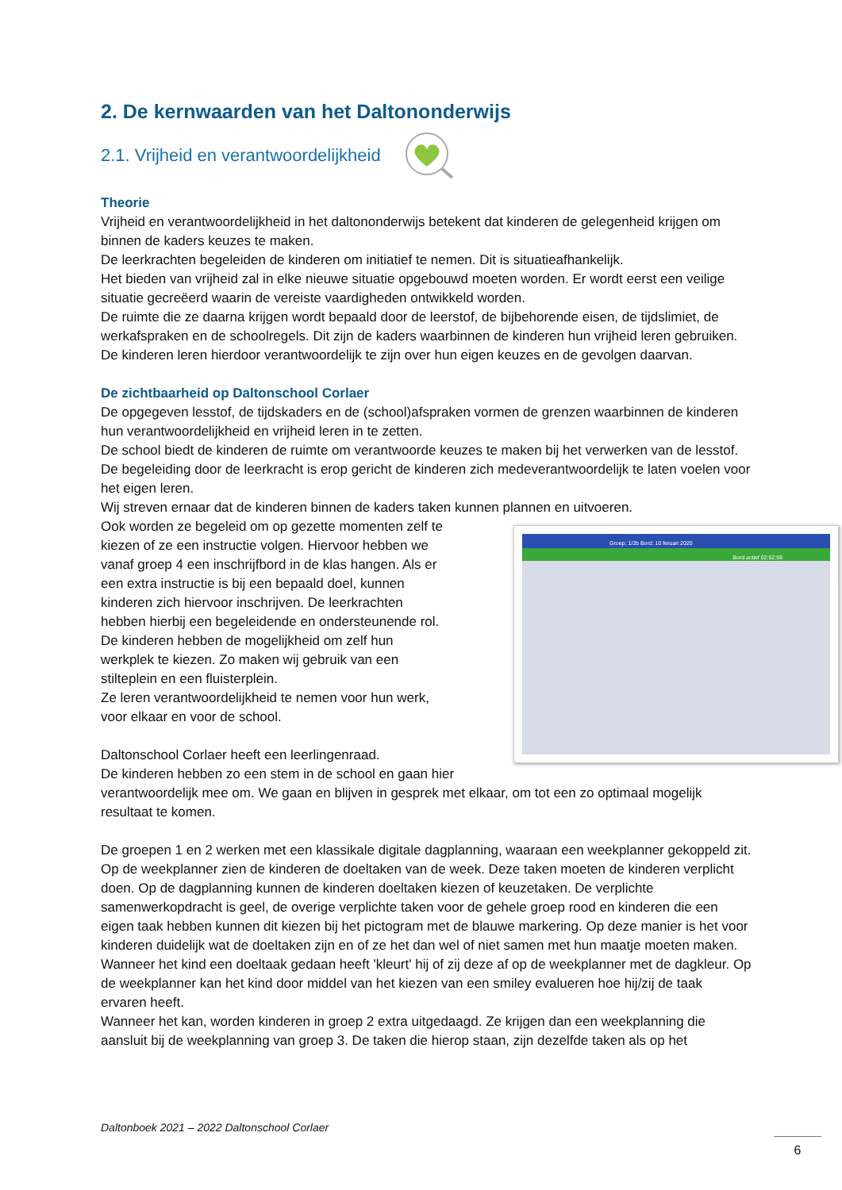2. De kernwaarden van het Daltononderwijs
2.1. Vrijheid en verantwoordelijkheid
Theorie
Vrijheid en verantwoordelijkheid in het daltononderwijs betekent dat kinderen de gelegenheid krijgen om binnen de kaders keuzes te maken.
De leerkrachten begeleiden de kinderen om initiatief te nemen. Dit is situatieafhankelijk.
Het bieden van vrijheid zal in elke nieuwe situatie opgebouwd moeten worden. Er wordt eerst een veilige situatie gecreëerd waarin de vereiste vaardigheden ontwikkeld worden.
De ruimte die ze daarna krijgen wordt bepaald door de leerstof, de bijbehorende eisen, de tijdslimiet, de werkafspraken en de schoolregels. Dit zijn de kaders waarbinnen de kinderen hun vrijheid leren gebruiken.
De kinderen leren hierdoor verantwoordelijk te zijn over hun eigen keuzes en de gevolgen daarvan.
De zichtbaarheid op Daltonschool Corlaer
De opgegeven lesstof, de tijdskaders en de (school)afspraken vormen de grenzen waarbinnen de kinderen hun verantwoordelijkheid en vrijheid leren in te zetten.
De school biedt de kinderen de ruimte om verantwoorde keuzes te maken bij het verwerken van de lesstof. De begeleiding door de leerkracht is erop gericht de kinderen zich medeverantwoordelijk te laten voelen voor het eigen leren.
Wij streven ernaar dat de kinderen binnen de kaders taken kunnen plannen en uitvoeren.
Groep: 1/2b Bord: 10 feruari 2020
Bord actief 02:52:59
Ook worden ze begeleid om op gezette momenten zelf te kiezen of ze een instructie volgen. Hiervoor hebben we vanaf groep 4 een inschrijfbord in de klas hangen. Als er een extra instructie is bij een bepaald doel, kunnen kinderen zich hiervoor inschrijven. De leerkrachten hebben hierbij een begeleidende en ondersteunende rol.
De kinderen hebben de mogelijkheid om zelf hun werkplek te kiezen. Zo maken wij gebruik van een stilteplein en een fluisterplein.
Ze leren verantwoordelijkheid te nemen voor hun werk, voor elkaar en voor de school.
Daltonschool Corlaer heeft een leerlingenraad.
De kinderen hebben zo een stem in de school en gaan hier verantwoordelijk mee om. We gaan en blijven in gesprek met elkaar, om tot een zo optimaal mogelijk resultaat te komen.
De groepen 1 en 2 werken met een klassikale digitale dagplanning, waaraan een weekplanner gekoppeld zit. Op de weekplanner zien de kinderen de doeltaken van de week. Deze taken moeten de kinderen verplicht doen. Op de dagplanning kunnen de kinderen doeltaken kiezen of keuzetaken. De verplichte samenwerkopdracht is geel, de overige verplichte taken voor de gehele groep rood en kinderen die een eigen taak hebben kunnen dit kiezen bij het pictogram met de blauwe markering. Op deze manier is het voor kinderen duidelijk wat de doeltaken zijn en of ze het dan wel of niet samen met hun maatje moeten maken.
Wanneer het kind een doeltaak gedaan heeft 'kleurt' hij of zij deze af op de weekplanner met de dagkleur. Op de weekplanner kan het kind door middel van het kiezen van een smiley evalueren hoe hij/zij de taak ervaren heeft.
Wanneer het kan, worden kinderen in groep 2 extra uitgedaagd. Ze krijgen dan een weekplanning die aansluit bij de weekplanning van groep 3. De taken die hierop staan, zijn dezelfde taken als op het
Daltonboek 2021 – 2022 Daltonschool Corlaer
6